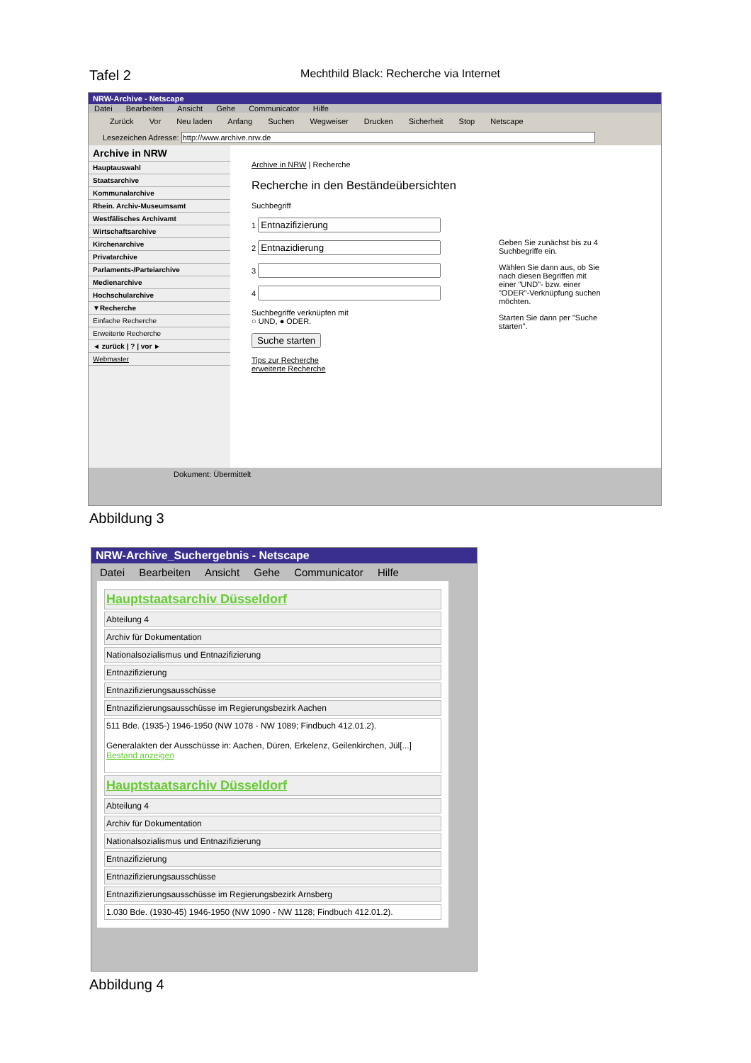Tafel 2 Mechthild Black: Recherche via Internet
NRW-Archive - Netscape
Datei Bearbeiten Ansicht Gehe Communicator Hilfe
Zurück Vor Neu laden Anfang Suchen Wegweiser Drucken Sicherheit Stop Netscape
Lesezeichen Adresse: http://www.archive.nrw.de
Archive in NRW
Hauptauswahl
Staatsarchive
Kommunalarchive
Rhein. Archiv-Museumsamt
Westfälisches Archivamt
Wirtschaftsarchive
Kirchenarchive
Privatarchive
Parlaments-/Parteiarchive
Medienarchive
Hochschularchive
▼Recherche
Einfache Recherche
Erweiterte Recherche
◄ zurück | ? | vor ►
Webmaster
Archive in NRW | Recherche
Recherche in den Beständeübersichten
Suchbegriff
1
2
3
4
Suchbegriffe verknüpfen mit
○ UND, ● ODER.
Suche starten
Tips zur Recherche
erweiterte Recherche
Geben Sie zunächst bis zu 4 Suchbegriffe ein.
Wählen Sie dann aus, ob Sie nach diesen Begriffen mit einer "UND"- bzw. einer "ODER"-Verknüpfung suchen möchten.
Starten Sie dann per "Suche starten".
Dokument: Übermittelt
Abbildung 3
NRW-Archive_Suchergebnis - Netscape
Datei Bearbeiten Ansicht Gehe Communicator Hilfe
Hauptstaatsarchiv Düsseldorf
Abteilung 4
Archiv für Dokumentation
Nationalsozialismus und Entnazifizierung
Entnazifizierung
Entnazifizierungsausschüsse
Entnazifizierungsausschüsse im Regierungsbezirk Aachen
511 Bde. (1935-) 1946-1950 (NW 1078 - NW 1089; Findbuch 412.01.2).
Generalakten der Ausschüsse in: Aachen, Düren, Erkelenz, Geilenkirchen, Jül[...]
Bestand anzeigen
Hauptstaatsarchiv Düsseldorf
Abteilung 4
Archiv für Dokumentation
Nationalsozialismus und Entnazifizierung
Entnazifizierung
Entnazifizierungsausschüsse
Entnazifizierungsausschüsse im Regierungsbezirk Arnsberg
1.030 Bde. (1930-45) 1946-1950 (NW 1090 - NW 1128; Findbuch 412.01.2).
Abbildung 4